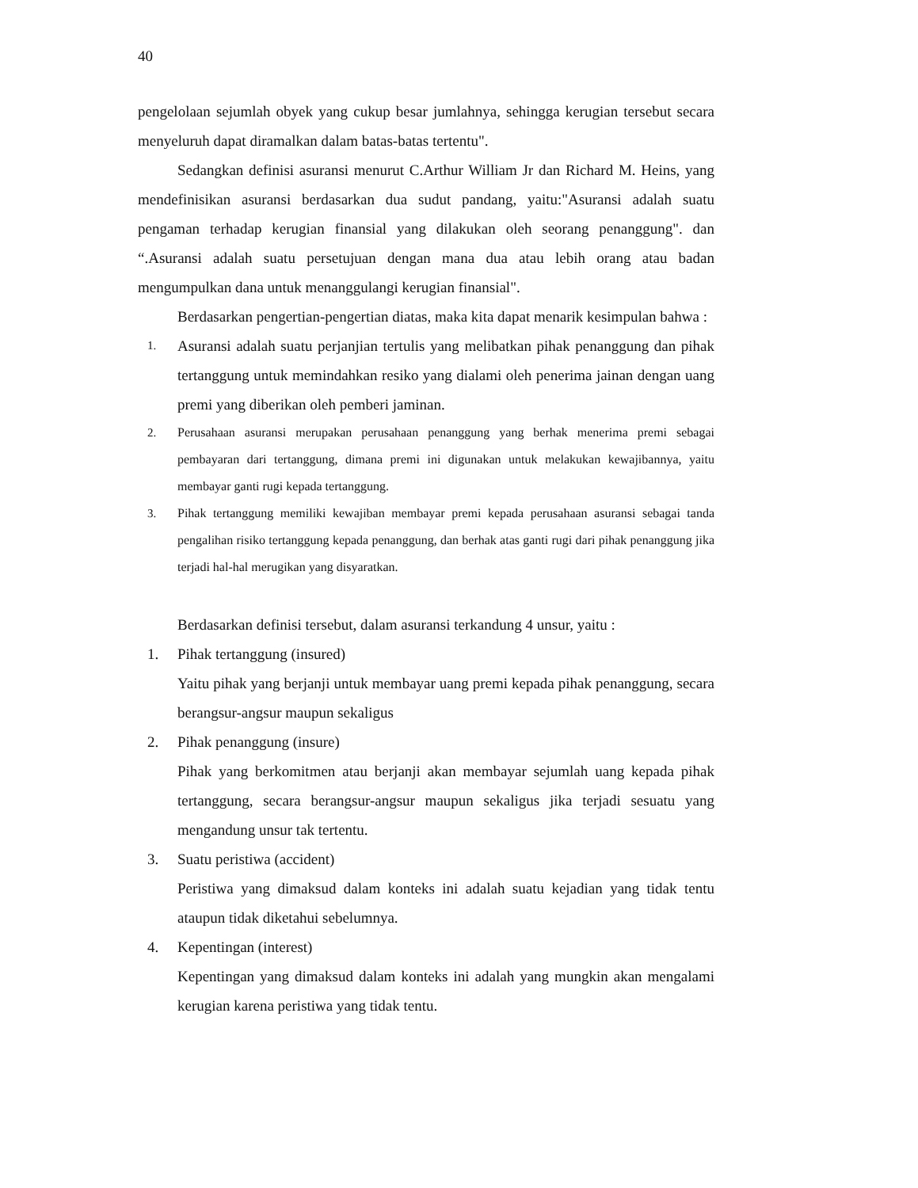40
pengelolaan sejumlah obyek yang cukup besar jumlahnya, sehingga kerugian tersebut secara menyeluruh dapat diramalkan dalam batas-batas tertentu".
Sedangkan definisi asuransi menurut C.Arthur William Jr dan Richard M. Heins, yang mendefinisikan asuransi berdasarkan dua sudut pandang, yaitu:"Asuransi adalah suatu pengaman terhadap kerugian finansial yang dilakukan oleh seorang penanggung". dan “.Asuransi adalah suatu persetujuan dengan mana dua atau lebih orang atau badan mengumpulkan dana untuk menanggulangi kerugian finansial".
Berdasarkan pengertian-pengertian diatas, maka kita dapat menarik kesimpulan bahwa :
1.
Asuransi adalah suatu perjanjian tertulis yang melibatkan pihak penanggung dan pihak tertanggung untuk memindahkan resiko yang dialami oleh penerima jainan dengan uang premi yang diberikan oleh pemberi jaminan.
2. Perusahaan asuransi merupakan perusahaan penanggung yang berhak menerima premi sebagai pembayaran dari tertanggung, dimana premi ini digunakan untuk melakukan kewajibannya, yaitu membayar ganti rugi kepada tertanggung.
3. Pihak tertanggung memiliki kewajiban membayar premi kepada perusahaan asuransi sebagai tanda pengalihan risiko tertanggung kepada penanggung, dan berhak atas ganti rugi dari pihak penanggung jika terjadi hal-hal merugikan yang disyaratkan.
Berdasarkan definisi tersebut, dalam asuransi terkandung 4 unsur, yaitu :
1. Pihak tertanggung (insured)
Yaitu pihak yang berjanji untuk membayar uang premi kepada pihak penanggung, secara berangsur-angsur maupun sekaligus
2. Pihak penanggung (insure)
Pihak yang berkomitmen atau berjanji akan membayar sejumlah uang kepada pihak tertanggung, secara berangsur-angsur maupun sekaligus jika terjadi sesuatu yang mengandung unsur tak tertentu.
3. Suatu peristiwa (accident)
Peristiwa yang dimaksud dalam konteks ini adalah suatu kejadian yang tidak tentu ataupun tidak diketahui sebelumnya.
4. Kepentingan (interest)
Kepentingan yang dimaksud dalam konteks ini adalah yang mungkin akan mengalami kerugian karena peristiwa yang tidak tentu.